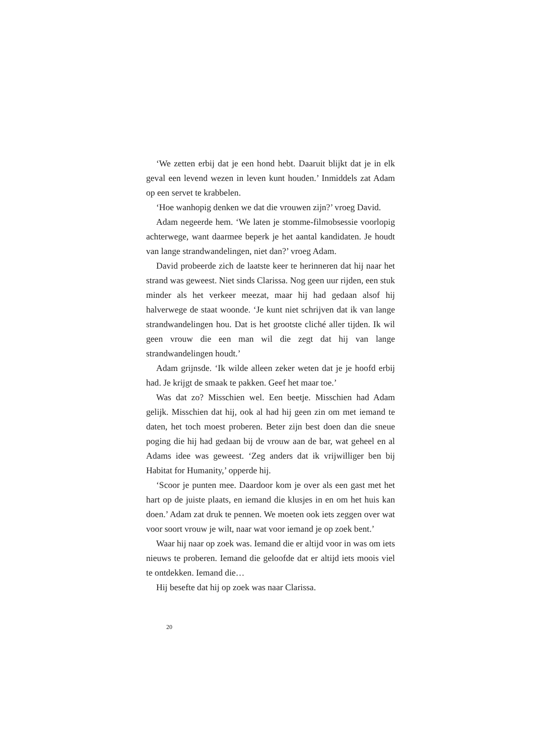‘We zetten erbij dat je een hond hebt. Daaruit blijkt dat je in elk geval een levend wezen in leven kunt houden.’ Inmiddels zat Adam op een servet te krabbelen.
‘Hoe wanhopig denken we dat die vrouwen zijn?’ vroeg David.
Adam negeerde hem. ‘We laten je stomme-filmobsessie voorlopig achterwege, want daarmee beperk je het aantal kandidaten. Je houdt van lange strandwandelingen, niet dan?’ vroeg Adam.
David probeerde zich de laatste keer te herinneren dat hij naar het strand was geweest. Niet sinds Clarissa. Nog geen uur rijden, een stuk minder als het verkeer meezat, maar hij had gedaan alsof hij halverwege de staat woonde. ‘Je kunt niet schrijven dat ik van lange strandwandelingen hou. Dat is het grootste cliché aller tijden. Ik wil geen vrouw die een man wil die zegt dat hij van lange strandwandelingen houdt.’
Adam grijnsde. ‘Ik wilde alleen zeker weten dat je je hoofd erbij had. Je krijgt de smaak te pakken. Geef het maar toe.’
Was dat zo? Misschien wel. Een beetje. Misschien had Adam gelijk. Misschien dat hij, ook al had hij geen zin om met iemand te daten, het toch moest proberen. Beter zijn best doen dan die sneue poging die hij had gedaan bij de vrouw aan de bar, wat geheel en al Adams idee was geweest. ‘Zeg anders dat ik vrijwilliger ben bij Habitat for Humanity,’ opperde hij.
‘Scoor je punten mee. Daardoor kom je over als een gast met het hart op de juiste plaats, en iemand die klusjes in en om het huis kan doen.’ Adam zat druk te pennen. We moeten ook iets zeggen over wat voor soort vrouw je wilt, naar wat voor iemand je op zoek bent.’
Waar hij naar op zoek was. Iemand die er altijd voor in was om iets nieuws te proberen. Iemand die geloofde dat er altijd iets moois viel te ontdekken. Iemand die…
Hij besefte dat hij op zoek was naar Clarissa.
20